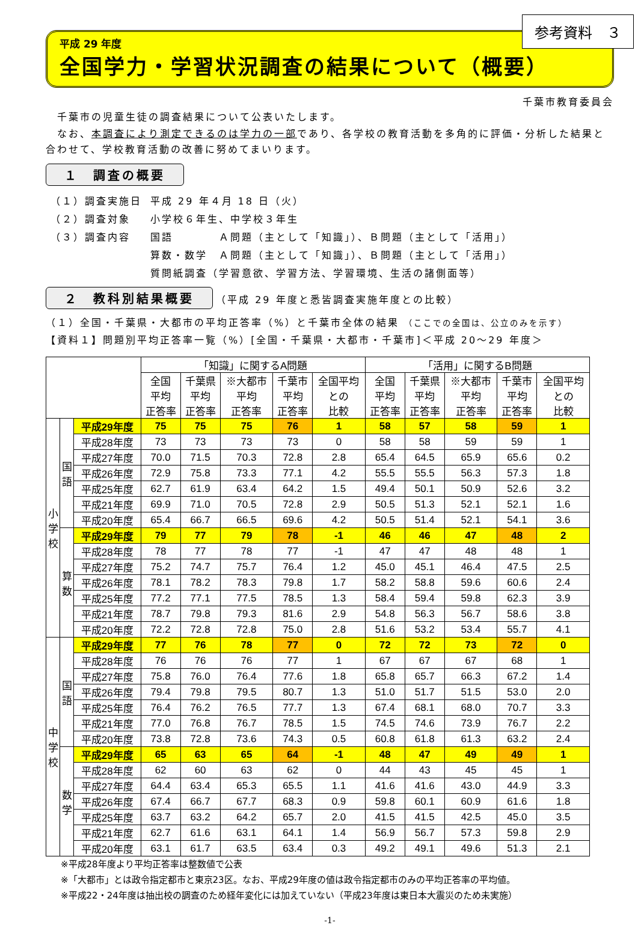参考資料　３
平成 29 年度
全国学力・学習状況調査の結果について（概要）
千葉市教育委員会
　千葉市の児童生徒の調査結果について公表いたします。
　なお、本調査により測定できるのは学力の一部であり、各学校の教育活動を多角的に評価・分析した結果と合わせて、学校教育活動の改善に努めてまいります。
１　調査の概要
| （１）調査実施日 | 平成 29 年４月 18 日（火） |
| （２）調査対象 | 小学校６年生、中学校３年生 |
| （３）調査内容 | 国語 Ａ問題（主として「知識」）、Ｂ問題（主として「活用」） |
| | 算数・数学 Ａ問題（主として「知識」）、Ｂ問題（主として「活用」） |
| | 質問紙調査（学習意欲、学習方法、学習環境、生活の諸側面等） |
２　教科別結果概要 （平成 29 年度と悉皆調査実施年度との比較）
（１）全国・千葉県・大都市の平均正答率（%）と千葉市全体の結果 （ここでの全国は、公立のみを示す）
【資料１】問題別平均正答率一覧（%）[全国・千葉県・大都市・千葉市]＜平成 20～29 年度＞
| | | | 「知識」に関するA問題 | | | | | 「活用」に関するB問題 | | | | |
| --- | --- | --- | --- | --- | --- | --- | --- | --- | --- | --- | --- | --- |
| | | | 全国 平均 正答率 | 千葉県 平均 正答率 | ※大都市 平均 正答率 | 千葉市 平均 正答率 | 全国平均 との 比較 | 全国 平均 正答率 | 千葉県 平均 正答率 | ※大都市 平均 正答率 | 千葉市 平均 正答率 | 全国平均 との 比較 |
| 小 学 校 | 国 語 | 平成29年度 | 75 | 75 | 75 | 76 | 1 | 58 | 57 | 58 | 59 | 1 |
| | | 平成28年度 | 73 | 73 | 73 | 73 | 0 | 58 | 58 | 59 | 59 | 1 |
| | | 平成27年度 | 70.0 | 71.5 | 70.3 | 72.8 | 2.8 | 65.4 | 64.5 | 65.9 | 65.6 | 0.2 |
| | | 平成26年度 | 72.9 | 75.8 | 73.3 | 77.1 | 4.2 | 55.5 | 55.5 | 56.3 | 57.3 | 1.8 |
| | | 平成25年度 | 62.7 | 61.9 | 63.4 | 64.2 | 1.5 | 49.4 | 50.1 | 50.9 | 52.6 | 3.2 |
| | | 平成21年度 | 69.9 | 71.0 | 70.5 | 72.8 | 2.9 | 50.5 | 51.3 | 52.1 | 52.1 | 1.6 |
| | | 平成20年度 | 65.4 | 66.7 | 66.5 | 69.6 | 4.2 | 50.5 | 51.4 | 52.1 | 54.1 | 3.6 |
| | 算 数 | 平成29年度 | 79 | 77 | 79 | 78 | -1 | 46 | 46 | 47 | 48 | 2 |
| | | 平成28年度 | 78 | 77 | 78 | 77 | -1 | 47 | 47 | 48 | 48 | 1 |
| | | 平成27年度 | 75.2 | 74.7 | 75.7 | 76.4 | 1.2 | 45.0 | 45.1 | 46.4 | 47.5 | 2.5 |
| | | 平成26年度 | 78.1 | 78.2 | 78.3 | 79.8 | 1.7 | 58.2 | 58.8 | 59.6 | 60.6 | 2.4 |
| | | 平成25年度 | 77.2 | 77.1 | 77.5 | 78.5 | 1.3 | 58.4 | 59.4 | 59.8 | 62.3 | 3.9 |
| | | 平成21年度 | 78.7 | 79.8 | 79.3 | 81.6 | 2.9 | 54.8 | 56.3 | 56.7 | 58.6 | 3.8 |
| | | 平成20年度 | 72.2 | 72.8 | 72.8 | 75.0 | 2.8 | 51.6 | 53.2 | 53.4 | 55.7 | 4.1 |
| 中 学 校 | 国 語 | 平成29年度 | 77 | 76 | 78 | 77 | 0 | 72 | 72 | 73 | 72 | 0 |
| | | 平成28年度 | 76 | 76 | 76 | 77 | 1 | 67 | 67 | 67 | 68 | 1 |
| | | 平成27年度 | 75.8 | 76.0 | 76.4 | 77.6 | 1.8 | 65.8 | 65.7 | 66.3 | 67.2 | 1.4 |
| | | 平成26年度 | 79.4 | 79.8 | 79.5 | 80.7 | 1.3 | 51.0 | 51.7 | 51.5 | 53.0 | 2.0 |
| | | 平成25年度 | 76.4 | 76.2 | 76.5 | 77.7 | 1.3 | 67.4 | 68.1 | 68.0 | 70.7 | 3.3 |
| | | 平成21年度 | 77.0 | 76.8 | 76.7 | 78.5 | 1.5 | 74.5 | 74.6 | 73.9 | 76.7 | 2.2 |
| | | 平成20年度 | 73.8 | 72.8 | 73.6 | 74.3 | 0.5 | 60.8 | 61.8 | 61.3 | 63.2 | 2.4 |
| | 数 学 | 平成29年度 | 65 | 63 | 65 | 64 | -1 | 48 | 47 | 49 | 49 | 1 |
| | | 平成28年度 | 62 | 60 | 63 | 62 | 0 | 44 | 43 | 45 | 45 | 1 |
| | | 平成27年度 | 64.4 | 63.4 | 65.3 | 65.5 | 1.1 | 41.6 | 41.6 | 43.0 | 44.9 | 3.3 |
| | | 平成26年度 | 67.4 | 66.7 | 67.7 | 68.3 | 0.9 | 59.8 | 60.1 | 60.9 | 61.6 | 1.8 |
| | | 平成25年度 | 63.7 | 63.2 | 64.2 | 65.7 | 2.0 | 41.5 | 41.5 | 42.5 | 45.0 | 3.5 |
| | | 平成21年度 | 62.7 | 61.6 | 63.1 | 64.1 | 1.4 | 56.9 | 56.7 | 57.3 | 59.8 | 2.9 |
| | | 平成20年度 | 63.1 | 61.7 | 63.5 | 63.4 | 0.3 | 49.2 | 49.1 | 49.6 | 51.3 | 2.1 |
※平成28年度より平均正答率は整数値で公表
※「大都市」とは政令指定都市と東京23区。なお、平成29年度の値は政令指定都市のみの平均正答率の平均値。
※平成22・24年度は抽出校の調査のため経年変化には加えていない（平成23年度は東日本大震災のため未実施）
-1-